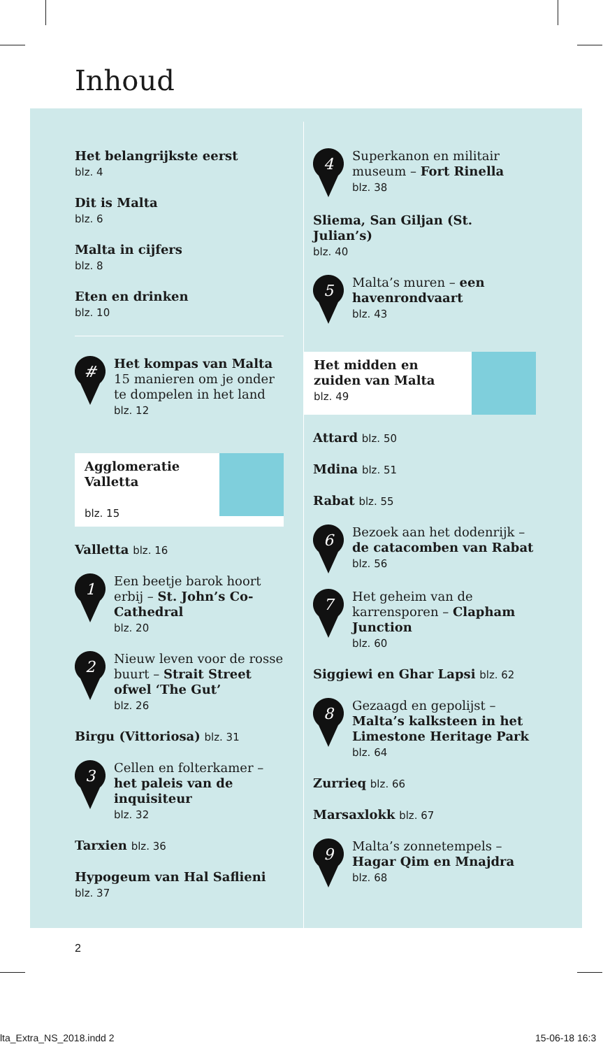Inhoud
Het belangrijkste eerst
blz. 4
Dit is Malta
blz. 6
Malta in cijfers
blz. 8
Eten en drinken
blz. 10
#
Het kompas van Malta
15 manieren om je onder te dompelen in het land
blz. 12
Agglomeratie Valletta
blz. 15
Valletta blz. 16
1
Een beetje barok hoort erbij – St. John’s Co-Cathedral
blz. 20
2
Nieuw leven voor de rosse buurt – Strait Street ofwel ‘The Gut’
blz. 26
Birgu (Vittoriosa) blz. 31
3
Cellen en folterkamer – het paleis van de inquisiteur
blz. 32
Tarxien blz. 36
Hypogeum van Hal Saflieni
blz. 37
4
Superkanon en militair museum – Fort Rinella
blz. 38
Sliema, San Giljan (St. Julian’s)
blz. 40
5
Malta’s muren – een havenrondvaart
blz. 43
Het midden en zuiden van Malta
blz. 49
Attard blz. 50
Mdina blz. 51
Rabat blz. 55
6
Bezoek aan het dodenrijk – de catacomben van Rabat
blz. 56
7
Het geheim van de karrensporen – Clapham Junction
blz. 60
Siggiewi en Ghar Lapsi blz. 62
8
Gezaagd en gepolijst – Malta’s kalksteen in het Limestone Heritage Park
blz. 64
Zurrieq blz. 66
Marsaxlokk blz. 67
9
Malta’s zonnetempels – Hagar Qim en Mnajdra
blz. 68
2
lta_Extra_NS_2018.indd 2 15-06-18 16:3